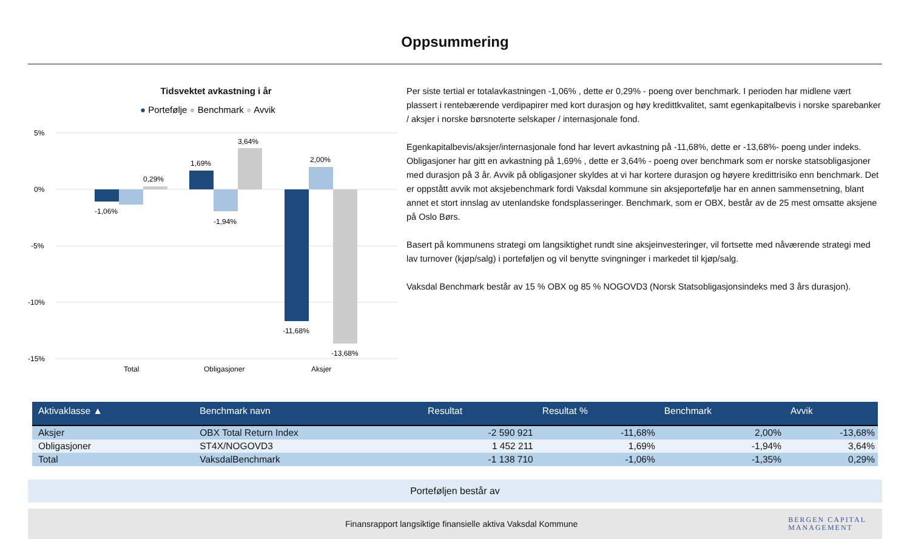Oppsummering
Tidsvektet avkastning i år
● Portefølje ● Benchmark ● Avvik
5%
0%
-5%
-10%
-15%
-1,06%
0,29%
1,69%
-1,94%
3,64%
-11,68%
2,00%
-13,68%
Total
Obligasjoner
Aksjer
Per siste tertial er totalavkastningen -1,06% , dette er 0,29% - poeng over benchmark. I perioden har midlene vært plassert i rentebærende verdipapirer med kort durasjon og høy kredittkvalitet, samt egenkapitalbevis i norske sparebanker / aksjer i norske børsnoterte selskaper / internasjonale fond.
Egenkapitalbevis/aksjer/internasjonale fond har levert avkastning på -11,68%, dette er -13,68%- poeng under indeks. Obligasjoner har gitt en avkastning på 1,69% , dette er 3,64% - poeng over benchmark som er norske statsobligasjoner med durasjon på 3 år. Avvik på obligasjoner skyldes at vi har kortere durasjon og høyere kredittrisiko enn benchmark. Det er oppstått avvik mot aksjebenchmark fordi Vaksdal kommune sin aksjeportefølje har en annen sammensetning, blant annet et stort innslag av utenlandske fondsplasseringer. Benchmark, som er OBX, består av de 25 mest omsatte aksjene på Oslo Børs.
Basert på kommunens strategi om langsiktighet rundt sine aksjeinvesteringer, vil fortsette med nåværende strategi med lav turnover (kjøp/salg) i porteføljen og vil benytte svingninger i markedet til kjøp/salg.
Vaksdal Benchmark består av 15 % OBX og 85 % NOGOVD3 (Norsk Statsobligasjonsindeks med 3 års durasjon).
| Aktivaklasse ▲ | Benchmark navn | Resultat | Resultat % | Benchmark | Avvik |
| --- | --- | --- | --- | --- | --- |
| Aksjer | OBX Total Return Index | -2 590 921 | -11,68% | 2,00% | -13,68% |
| Obligasjoner | ST4X/NOGOVD3 | 1 452 211 | 1,69% | -1,94% | 3,64% |
| Total | VaksdalBenchmark | -1 138 710 | -1,06% | -1,35% | 0,29% |
Porteføljen består av
Finansrapport langsiktige finansielle aktiva Vaksdal Kommune
BERGEN CAPITAL
MANAGEMENT